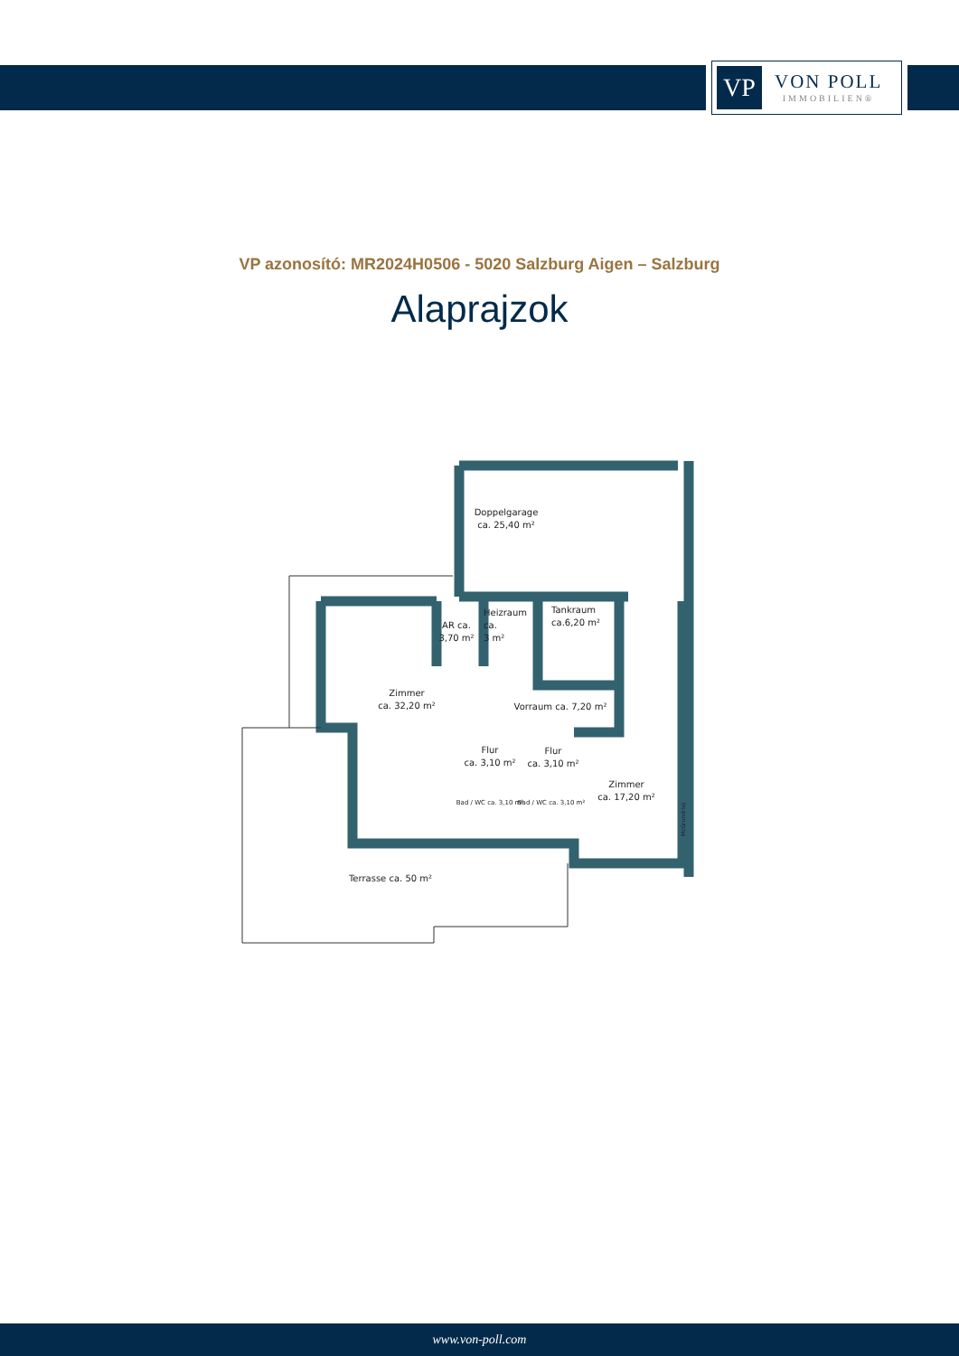VP
VON POLL
IMMOBILIEN®
VP azonosító: MR2024H0506 - 5020 Salzburg Aigen – Salzburg
Alaprajzok
Doppelgarage
ca. 25,40 m²
AR ca.
3,70 m²
Heizraum
ca.
3 m²
Tankraum
ca.6,20 m²
Zimmer
ca. 32,20 m²
Vorraum ca. 7,20 m²
Flur
ca. 3,10 m²
Flur
ca. 3,10 m²
Bad / WC ca. 3,10 m²
Bad / WC ca. 3,10 m²
Zimmer
ca. 17,20 m²
Terrasse ca. 50 m²
McGrundriss
www.von-poll.com